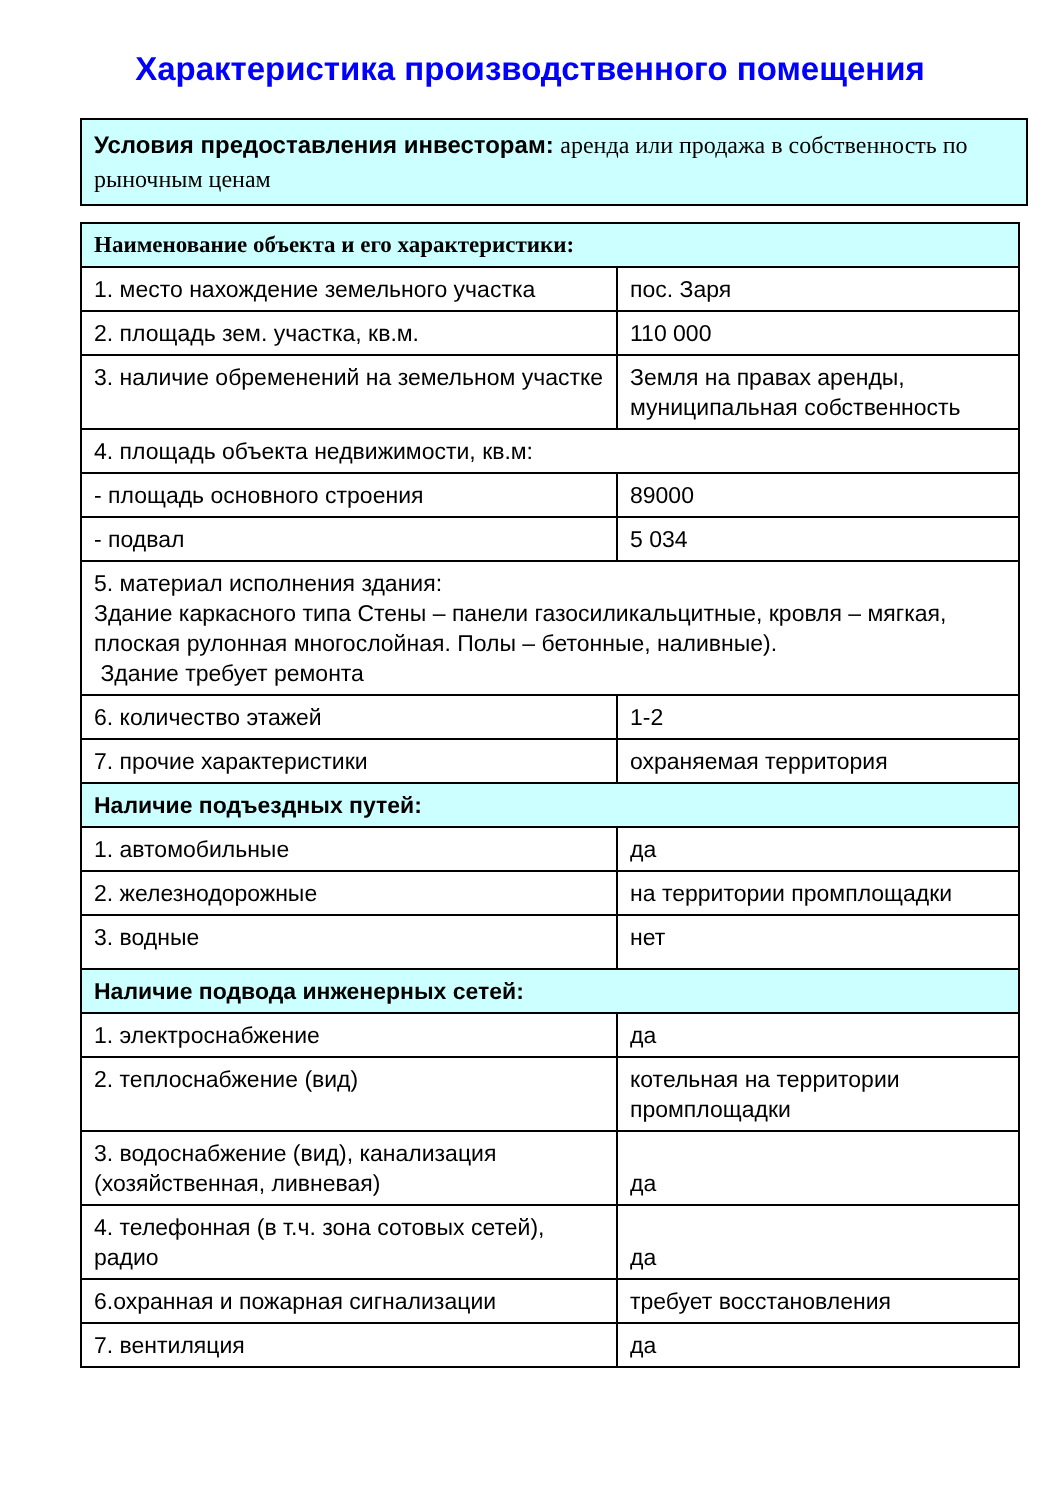Характеристика производственного помещения
Условия предоставления инвесторам: аренда или продажа в собственность по рыночным ценам
| Наименование объекта и его характеристики: | |
| --- | --- |
| 1. место нахождение земельного участка | пос. Заря |
| 2. площадь зем. участка, кв.м. | 110 000 |
| 3. наличие обременений на земельном участке | Земля на правах аренды, муниципальная собственность |
| 4. площадь объекта недвижимости, кв.м: | |
| - площадь основного строения | 89000 |
| - подвал | 5 034 |
| 5. материал исполнения здания: Здание каркасного типа Стены – панели газосиликальцитные, кровля – мягкая, плоская рулонная многослойная. Полы – бетонные, наливные). Здание требует ремонта | |
| 6. количество этажей | 1-2 |
| 7. прочие характеристики | охраняемая территория |
| Наличие подъездных путей: | |
| 1. автомобильные | да |
| 2. железнодорожные | на территории промплощадки |
| 3. водные | нет |
| Наличие подвода инженерных сетей: | |
| 1. электроснабжение | да |
| 2. теплоснабжение (вид) | котельная на территории промплощадки |
| 3. водоснабжение (вид), канализация (хозяйственная, ливневая) | да |
| 4. телефонная (в т.ч. зона сотовых сетей), радио | да |
| 6.охранная и пожарная сигнализации | требует восстановления |
| 7. вентиляция | да |